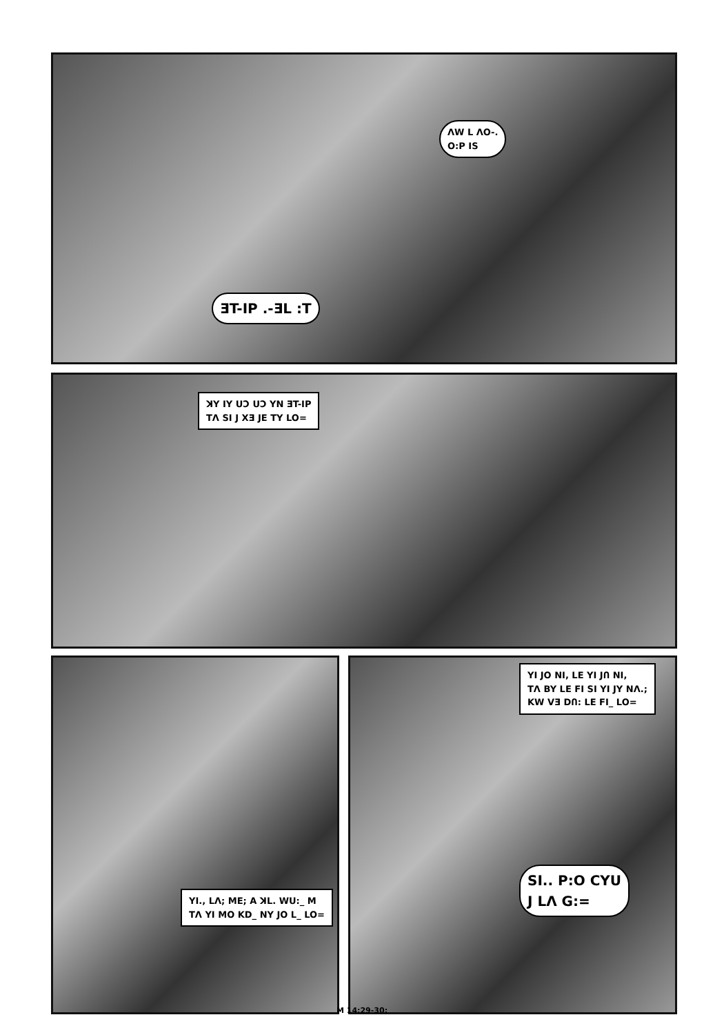ɅW L ɅO-.
O:P IS
ƎT-IP .-ƎL :T
ꓘY IY UƆ UƆ YN ƎT-IP
TɅ SI J XƎ JE TY LO=
YI., LɅ; ME; A ꓘL. WU:_ M
TɅ YI MO KD_ NY JO L_ LO=
YI JO NI, LE YI JՈ NI,
TɅ BY LE FI SI YI JY NɅ.;
KW VƎ DՈ: LE FI_ LO=
SI.. P:O CYU
J LɅ G:=
M 14:29-30;